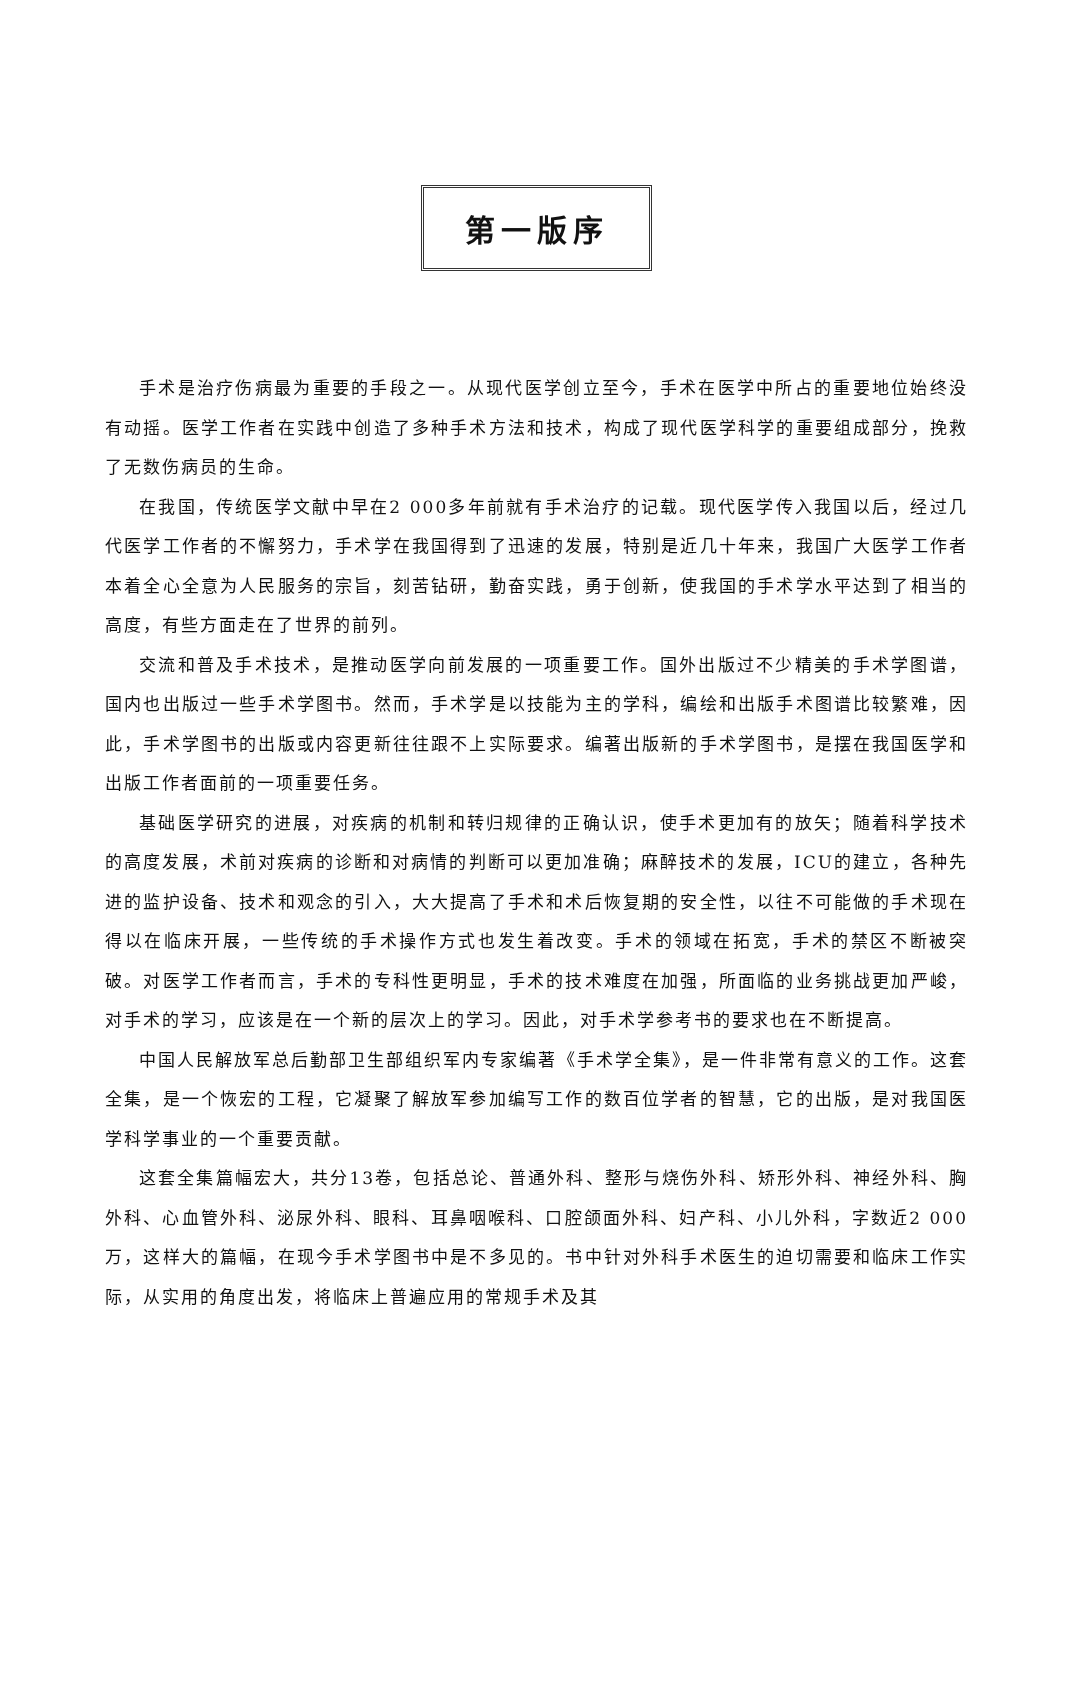第一版序
手术是治疗伤病最为重要的手段之一。从现代医学创立至今，手术在医学中所占的重要地位始终没有动摇。医学工作者在实践中创造了多种手术方法和技术，构成了现代医学科学的重要组成部分，挽救了无数伤病员的生命。
在我国，传统医学文献中早在2 000多年前就有手术治疗的记载。现代医学传入我国以后，经过几代医学工作者的不懈努力，手术学在我国得到了迅速的发展，特别是近几十年来，我国广大医学工作者本着全心全意为人民服务的宗旨，刻苦钻研，勤奋实践，勇于创新，使我国的手术学水平达到了相当的高度，有些方面走在了世界的前列。
交流和普及手术技术，是推动医学向前发展的一项重要工作。国外出版过不少精美的手术学图谱，国内也出版过一些手术学图书。然而，手术学是以技能为主的学科，编绘和出版手术图谱比较繁难，因此，手术学图书的出版或内容更新往往跟不上实际要求。编著出版新的手术学图书，是摆在我国医学和出版工作者面前的一项重要任务。
基础医学研究的进展，对疾病的机制和转归规律的正确认识，使手术更加有的放矢；随着科学技术的高度发展，术前对疾病的诊断和对病情的判断可以更加准确；麻醉技术的发展，ICU的建立，各种先进的监护设备、技术和观念的引入，大大提高了手术和术后恢复期的安全性，以往不可能做的手术现在得以在临床开展，一些传统的手术操作方式也发生着改变。手术的领域在拓宽，手术的禁区不断被突破。对医学工作者而言，手术的专科性更明显，手术的技术难度在加强，所面临的业务挑战更加严峻，对手术的学习，应该是在一个新的层次上的学习。因此，对手术学参考书的要求也在不断提高。
中国人民解放军总后勤部卫生部组织军内专家编著《手术学全集》，是一件非常有意义的工作。这套全集，是一个恢宏的工程，它凝聚了解放军参加编写工作的数百位学者的智慧，它的出版，是对我国医学科学事业的一个重要贡献。
这套全集篇幅宏大，共分13卷，包括总论、普通外科、整形与烧伤外科、矫形外科、神经外科、胸外科、心血管外科、泌尿外科、眼科、耳鼻咽喉科、口腔颌面外科、妇产科、小儿外科，字数近2 000万，这样大的篇幅，在现今手术学图书中是不多见的。书中针对外科手术医生的迫切需要和临床工作实际，从实用的角度出发，将临床上普遍应用的常规手术及其